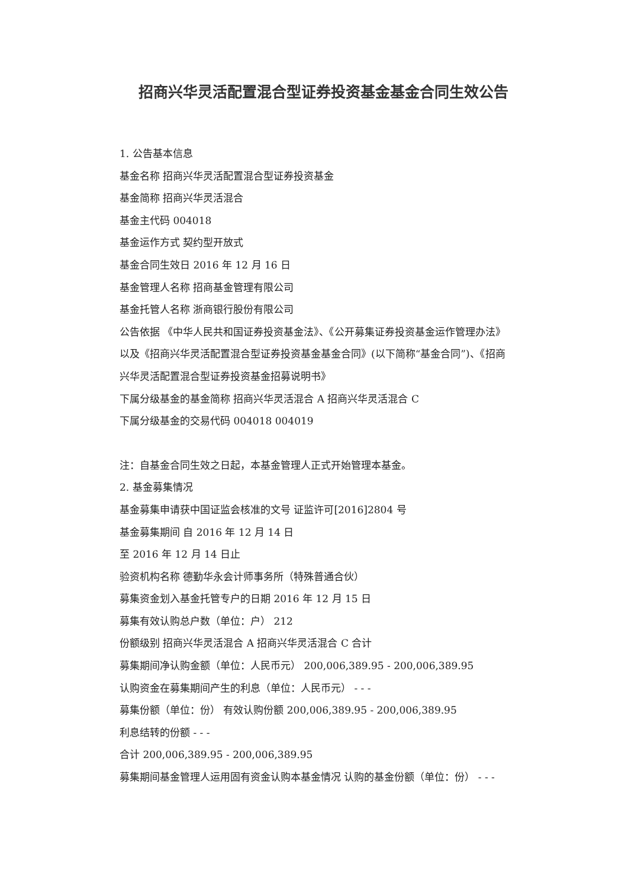招商兴华灵活配置混合型证券投资基金基金合同生效公告
1. 公告基本信息
基金名称 招商兴华灵活配置混合型证券投资基金
基金简称 招商兴华灵活混合
基金主代码 004018
基金运作方式 契约型开放式
基金合同生效日 2016 年 12 月 16 日
基金管理人名称 招商基金管理有限公司
基金托管人名称 浙商银行股份有限公司
公告依据 《中华人民共和国证券投资基金法》、《公开募集证券投资基金运作管理办法》以及《招商兴华灵活配置混合型证券投资基金基金合同》(以下简称“基金合同”)、《招商兴华灵活配置混合型证券投资基金招募说明书》
下属分级基金的基金简称 招商兴华灵活混合 A 招商兴华灵活混合 C
下属分级基金的交易代码 004018 004019
注：自基金合同生效之日起，本基金管理人正式开始管理本基金。
2. 基金募集情况
基金募集申请获中国证监会核准的文号 证监许可[2016]2804 号
基金募集期间 自 2016 年 12 月 14 日
至 2016 年 12 月 14 日止
验资机构名称 德勤华永会计师事务所（特殊普通合伙）
募集资金划入基金托管专户的日期 2016 年 12 月 15 日
募集有效认购总户数（单位：户） 212
份额级别 招商兴华灵活混合 A 招商兴华灵活混合 C 合计
募集期间净认购金额（单位：人民币元） 200,006,389.95 - 200,006,389.95
认购资金在募集期间产生的利息（单位：人民币元） - - -
募集份额（单位：份） 有效认购份额 200,006,389.95 - 200,006,389.95
利息结转的份额 - - -
合计 200,006,389.95 - 200,006,389.95
募集期间基金管理人运用固有资金认购本基金情况 认购的基金份额（单位：份） - - -